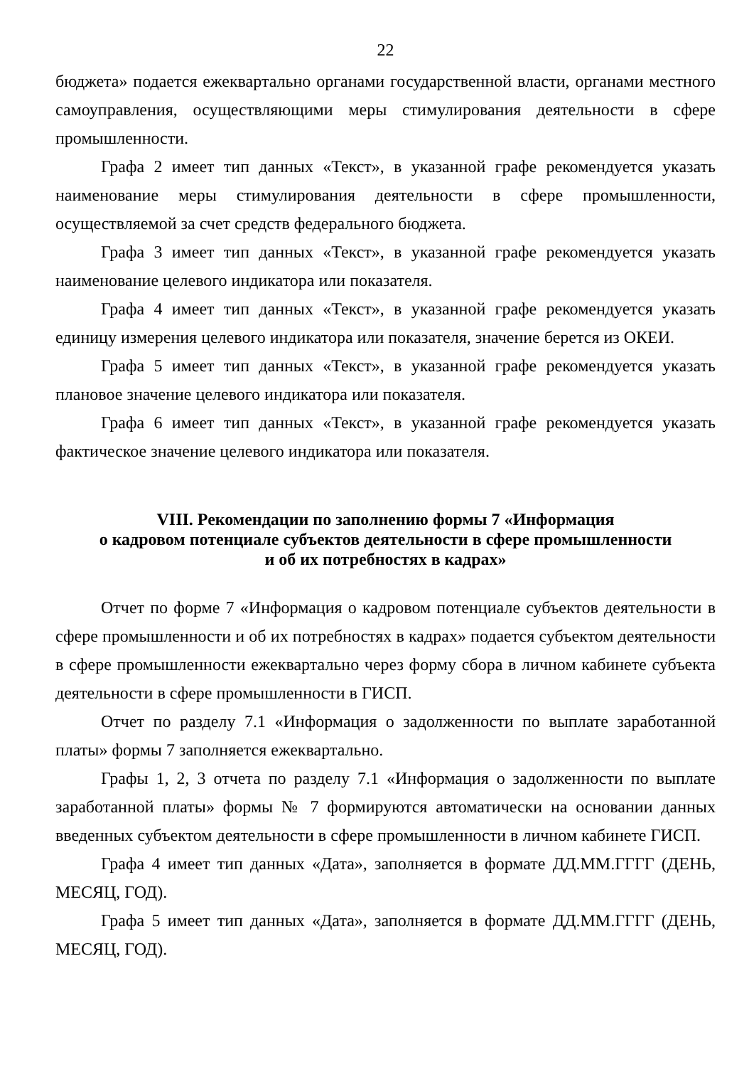22
бюджета» подается ежеквартально органами государственной власти, органами местного самоуправления, осуществляющими меры стимулирования деятельности в сфере промышленности.
Графа 2 имеет тип данных «Текст», в указанной графе рекомендуется указать наименование меры стимулирования деятельности в сфере промышленности, осуществляемой за счет средств федерального бюджета.
Графа 3 имеет тип данных «Текст», в указанной графе рекомендуется указать наименование целевого индикатора или показателя.
Графа 4 имеет тип данных «Текст», в указанной графе рекомендуется указать единицу измерения целевого индикатора или показателя, значение берется из ОКЕИ.
Графа 5 имеет тип данных «Текст», в указанной графе рекомендуется указать плановое значение целевого индикатора или показателя.
Графа 6 имеет тип данных «Текст», в указанной графе рекомендуется указать фактическое значение целевого индикатора или показателя.
VIII. Рекомендации по заполнению формы 7 «Информация
о кадровом потенциале субъектов деятельности в сфере промышленности
и об их потребностях в кадрах»
Отчет по форме 7 «Информация о кадровом потенциале субъектов деятельности в сфере промышленности и об их потребностях в кадрах» подается субъектом деятельности в сфере промышленности ежеквартально через форму сбора в личном кабинете субъекта деятельности в сфере промышленности в ГИСП.
Отчет по разделу 7.1 «Информация о задолженности по выплате заработанной платы» формы 7 заполняется ежеквартально.
Графы 1, 2, 3 отчета по разделу 7.1 «Информация о задолженности по выплате заработанной платы» формы № 7 формируются автоматически на основании данных введенных субъектом деятельности в сфере промышленности в личном кабинете ГИСП.
Графа 4 имеет тип данных «Дата», заполняется в формате ДД.ММ.ГГГГ (ДЕНЬ, МЕСЯЦ, ГОД).
Графа 5 имеет тип данных «Дата», заполняется в формате ДД.ММ.ГГГГ (ДЕНЬ, МЕСЯЦ, ГОД).